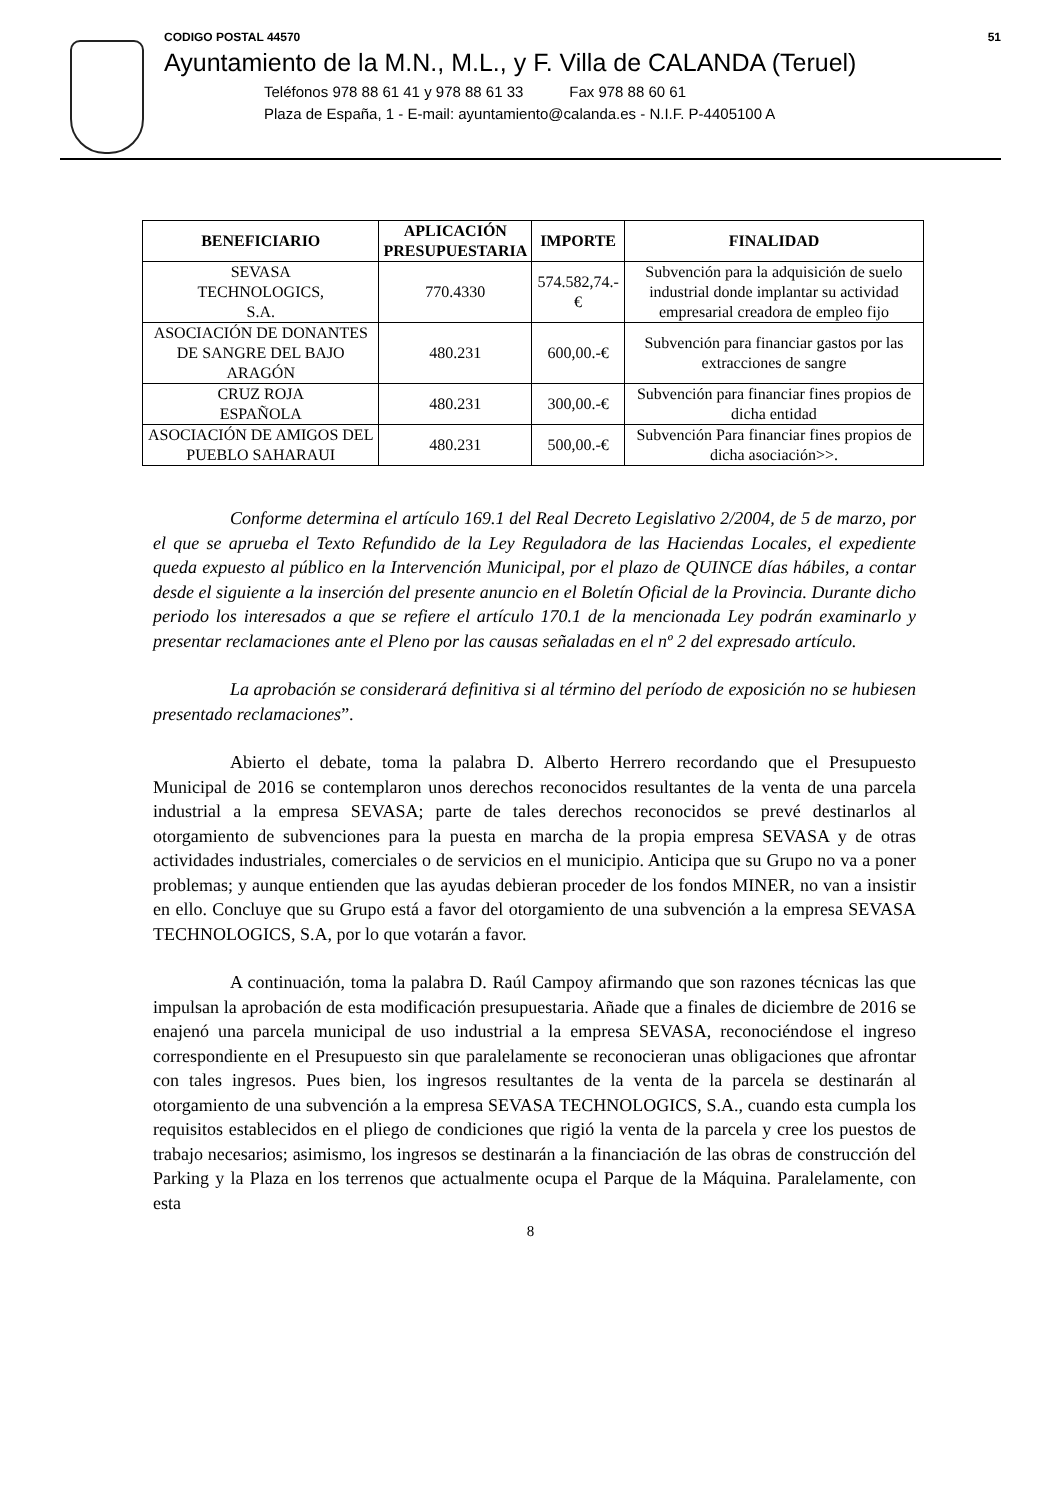CODIGO POSTAL 44570 51
Ayuntamiento de la M.N., M.L., y F. Villa de CALANDA (Teruel)
Teléfonos 978 88 61 41 y 978 88 61 33 Fax 978 88 60 61
Plaza de España, 1 - E-mail: ayuntamiento@calanda.es - N.I.F. P-4405100 A
| BENEFICIARIO | APLICACIÓN PRESUPUESTARIA | IMPORTE | FINALIDAD |
| --- | --- | --- | --- |
| SEVASA TECHNOLOGICS, S.A. | 770.4330 | 574.582,74.-€ | Subvención para la adquisición de suelo industrial donde implantar su actividad empresarial creadora de empleo fijo |
| ASOCIACIÓN DE DONANTES DE SANGRE DEL BAJO ARAGÓN | 480.231 | 600,00.-€ | Subvención para financiar gastos por las extracciones de sangre |
| CRUZ ROJA ESPAÑOLA | 480.231 | 300,00.-€ | Subvención para financiar fines propios de dicha entidad |
| ASOCIACIÓN DE AMIGOS DEL PUEBLO SAHARAUI | 480.231 | 500,00.-€ | Subvención Para financiar fines propios de dicha asociación>>. |
Conforme determina el artículo 169.1 del Real Decreto Legislativo 2/2004, de 5 de marzo, por el que se aprueba el Texto Refundido de la Ley Reguladora de las Haciendas Locales, el expediente queda expuesto al público en la Intervención Municipal, por el plazo de QUINCE días hábiles, a contar desde el siguiente a la inserción del presente anuncio en el Boletín Oficial de la Provincia. Durante dicho periodo los interesados a que se refiere el artículo 170.1 de la mencionada Ley podrán examinarlo y presentar reclamaciones ante el Pleno por las causas señaladas en el nº 2 del expresado artículo.
La aprobación se considerará definitiva si al término del período de exposición no se hubiesen presentado reclamaciones”.
Abierto el debate, toma la palabra D. Alberto Herrero recordando que el Presupuesto Municipal de 2016 se contemplaron unos derechos reconocidos resultantes de la venta de una parcela industrial a la empresa SEVASA; parte de tales derechos reconocidos se prevé destinarlos al otorgamiento de subvenciones para la puesta en marcha de la propia empresa SEVASA y de otras actividades industriales, comerciales o de servicios en el municipio. Anticipa que su Grupo no va a poner problemas; y aunque entienden que las ayudas debieran proceder de los fondos MINER, no van a insistir en ello. Concluye que su Grupo está a favor del otorgamiento de una subvención a la empresa SEVASA TECHNOLOGICS, S.A, por lo que votarán a favor.
A continuación, toma la palabra D. Raúl Campoy afirmando que son razones técnicas las que impulsan la aprobación de esta modificación presupuestaria. Añade que a finales de diciembre de 2016 se enajenó una parcela municipal de uso industrial a la empresa SEVASA, reconociéndose el ingreso correspondiente en el Presupuesto sin que paralelamente se reconocieran unas obligaciones que afrontar con tales ingresos. Pues bien, los ingresos resultantes de la venta de la parcela se destinarán al otorgamiento de una subvención a la empresa SEVASA TECHNOLOGICS, S.A., cuando esta cumpla los requisitos establecidos en el pliego de condiciones que rigió la venta de la parcela y cree los puestos de trabajo necesarios; asimismo, los ingresos se destinarán a la financiación de las obras de construcción del Parking y la Plaza en los terrenos que actualmente ocupa el Parque de la Máquina. Paralelamente, con esta
8